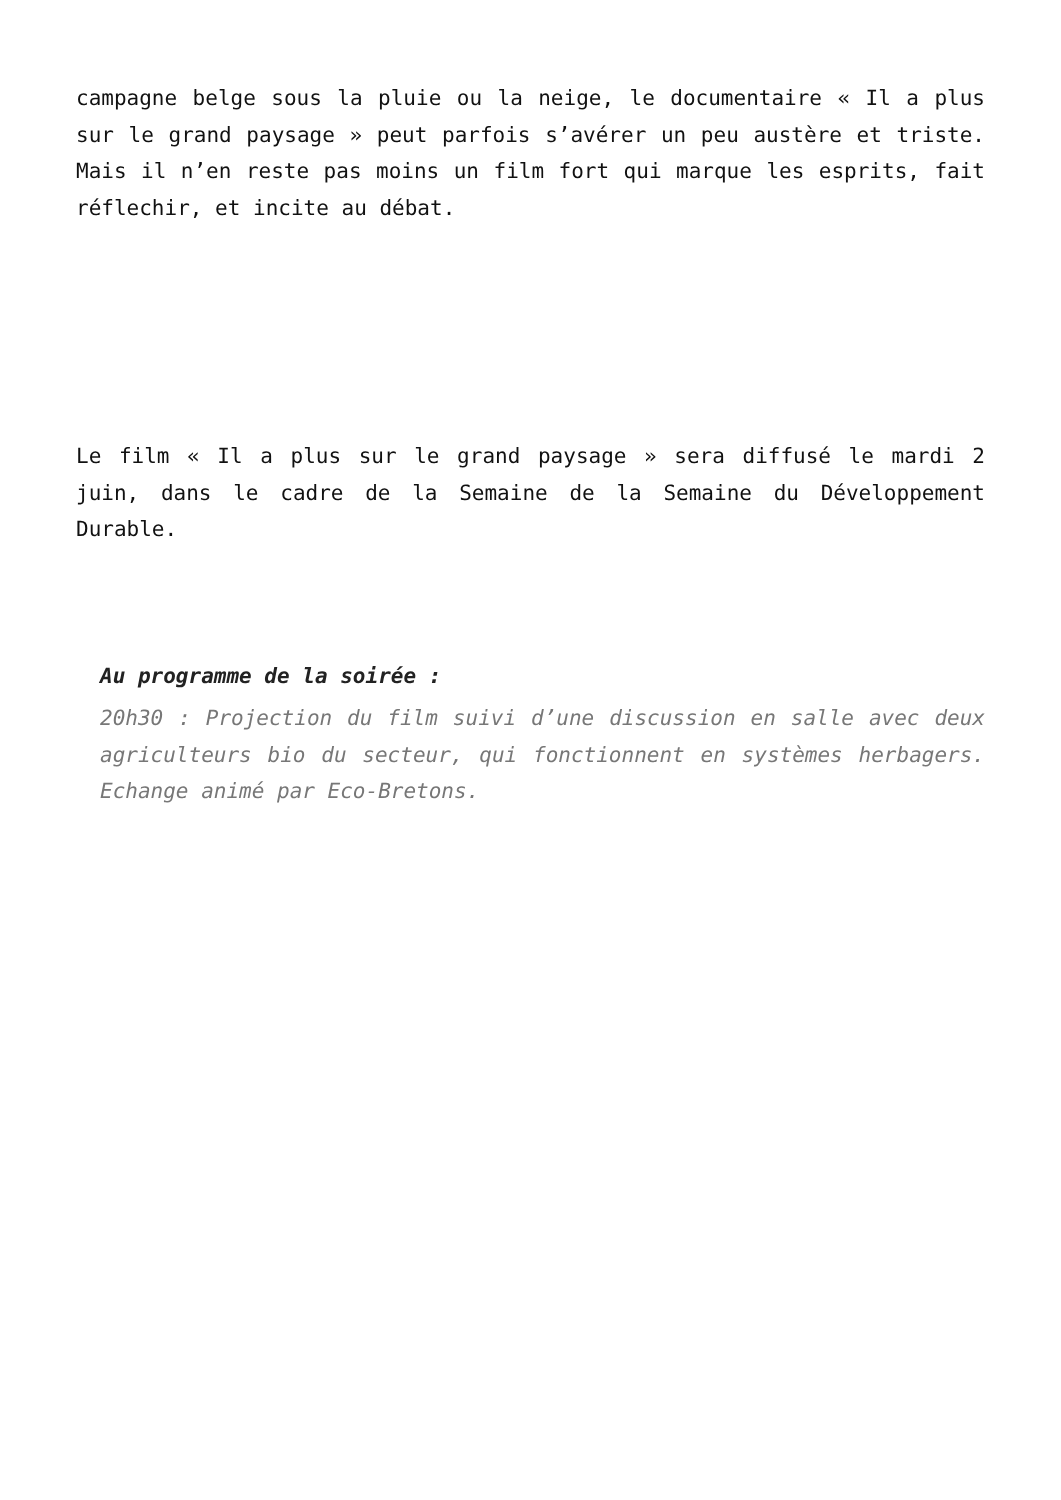campagne belge sous la pluie ou la neige, le documentaire « Il a plus sur le grand paysage » peut parfois s’avérer un peu austère et triste. Mais il n’en reste pas moins un film fort qui marque les esprits, fait réflechir, et incite au débat.
Le film « Il a plus sur le grand paysage » sera diffusé le mardi 2 juin, dans le cadre de la Semaine de la Semaine du Développement Durable.
Au programme de la soirée :
20h30 : Projection du film suivi d’une discussion en salle avec deux agriculteurs bio du secteur, qui fonctionnent en systèmes herbagers. Echange animé par Eco-Bretons.